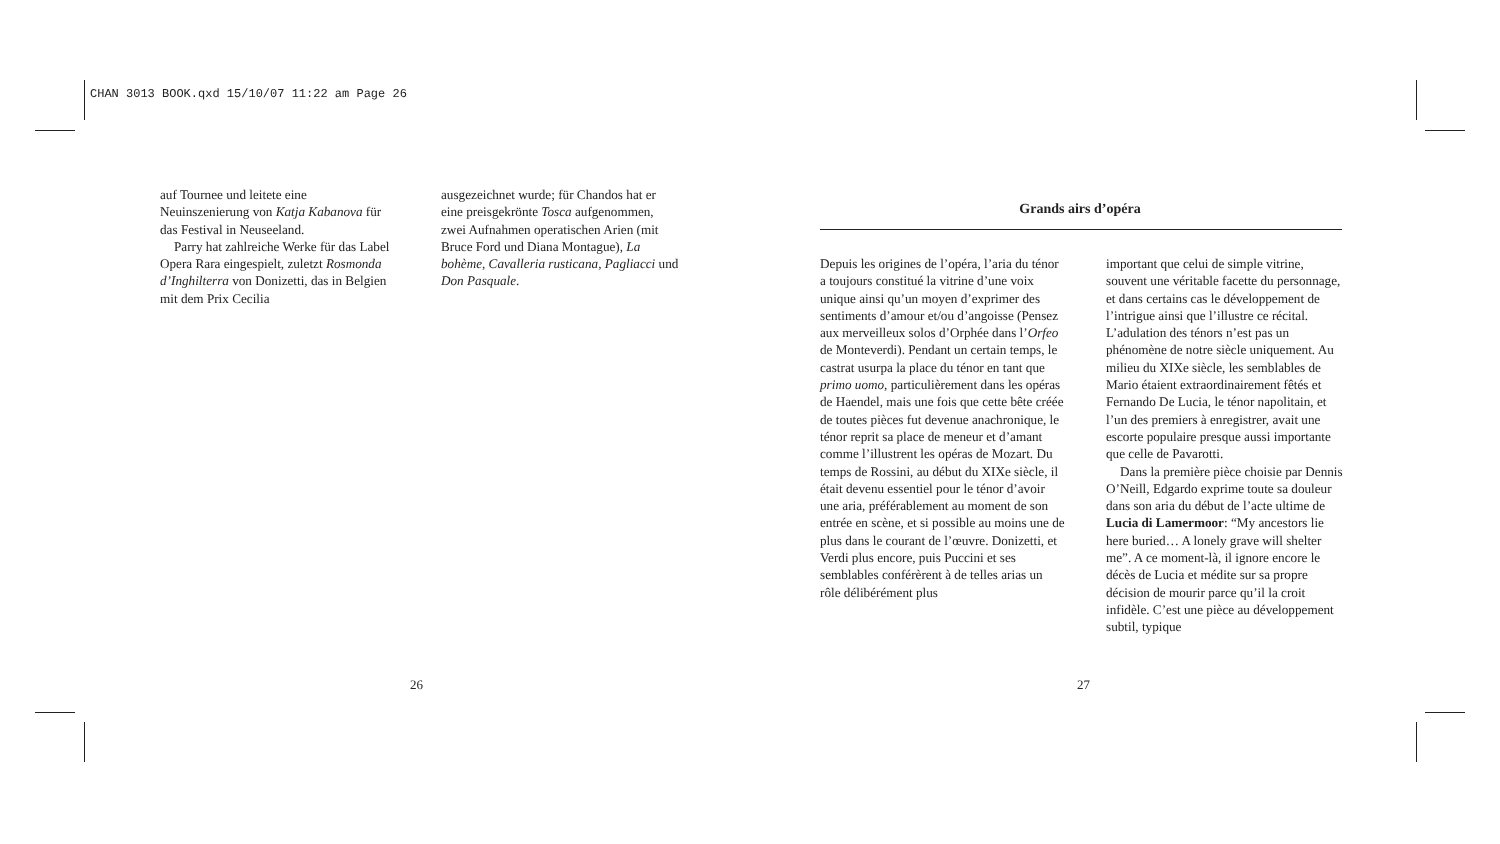CHAN 3013 BOOK.qxd 15/10/07 11:22 am Page 26
auf Tournee und leitete eine Neuinszenierung von Katja Kabanova für das Festival in Neuseeland.
Parry hat zahlreiche Werke für das Label Opera Rara eingespielt, zuletzt Rosmonda d’Inghilterra von Donizetti, das in Belgien mit dem Prix Cecilia
ausgezeichnet wurde; für Chandos hat er eine preisgekrönte Tosca aufgenommen, zwei Aufnahmen operatischen Arien (mit Bruce Ford und Diana Montague), La bohème, Cavalleria rusticana, Pagliacci und Don Pasquale.
26
Grands airs d’opéra
Depuis les origines de l’opéra, l’aria du ténor a toujours constitué la vitrine d’une voix unique ainsi qu’un moyen d’exprimer des sentiments d’amour et/ou d’angoisse (Pensez aux merveilleux solos d’Orphée dans l’Orfeo de Monteverdi). Pendant un certain temps, le castrat usurpa la place du ténor en tant que primo uomo, particulièrement dans les opéras de Haendel, mais une fois que cette bête créée de toutes pièces fut devenue anachronique, le ténor reprit sa place de meneur et d’amant comme l’illustrent les opéras de Mozart. Du temps de Rossini, au début du XIXe siècle, il était devenu essentiel pour le ténor d’avoir une aria, préférablement au moment de son entrée en scène, et si possible au moins une de plus dans le courant de l’œuvre. Donizetti, et Verdi plus encore, puis Puccini et ses semblables conférèrent à de telles arias un rôle délibérément plus
important que celui de simple vitrine, souvent une véritable facette du personnage, et dans certains cas le développement de l’intrigue ainsi que l’illustre ce récital. L’adulation des ténors n’est pas un phénomène de notre siècle uniquement. Au milieu du XIXe siècle, les semblables de Mario étaient extraordinairement fêtés et Fernando De Lucia, le ténor napolitain, et l’un des premiers à enregistrer, avait une escorte populaire presque aussi importante que celle de Pavarotti.
Dans la première pièce choisie par Dennis O’Neill, Edgardo exprime toute sa douleur dans son aria du début de l’acte ultime de Lucia di Lamermoor: “My ancestors lie here buried… A lonely grave will shelter me”. A ce moment-là, il ignore encore le décès de Lucia et médite sur sa propre décision de mourir parce qu’il la croit infidèle. C’est une pièce au développement subtil, typique
27